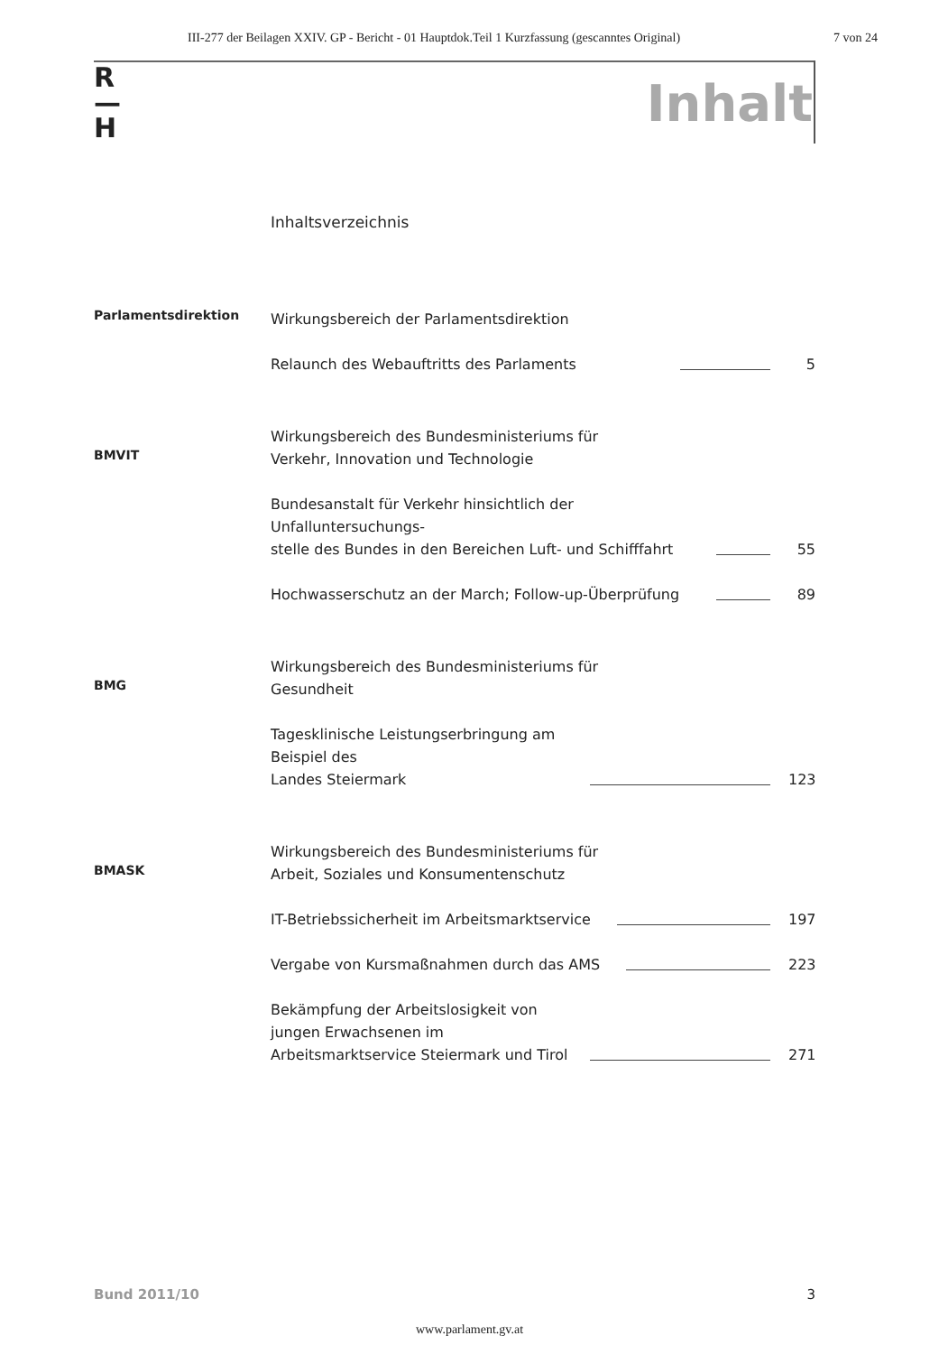III-277 der Beilagen XXIV. GP - Bericht - 01 Hauptdok.Teil 1 Kurzfassung (gescanntes Original) 7 von 24
R
—
H
Inhalt
Inhaltsverzeichnis
Parlamentsdirektion
Wirkungsbereich der Parlamentsdirektion
Relaunch des Webauftritts des Parlaments 5
BMVIT
Wirkungsbereich des Bundesministeriums für
Verkehr, Innovation und Technologie
Bundesanstalt für Verkehr hinsichtlich der Unfalluntersuchungs-
stelle des Bundes in den Bereichen Luft- und Schifffahrt 55
Hochwasserschutz an der March; Follow-up-Überprüfung 89
BMG
Wirkungsbereich des Bundesministeriums für
Gesundheit
Tagesklinische Leistungserbringung am Beispiel des
Landes Steiermark 123
BMASK
Wirkungsbereich des Bundesministeriums für
Arbeit, Soziales und Konsumentenschutz
IT-Betriebssicherheit im Arbeitsmarktservice 197
Vergabe von Kursmaßnahmen durch das AMS 223
Bekämpfung der Arbeitslosigkeit von jungen Erwachsenen im
Arbeitsmarktservice Steiermark und Tirol 271
Bund 2011/10 3
www.parlament.gv.at